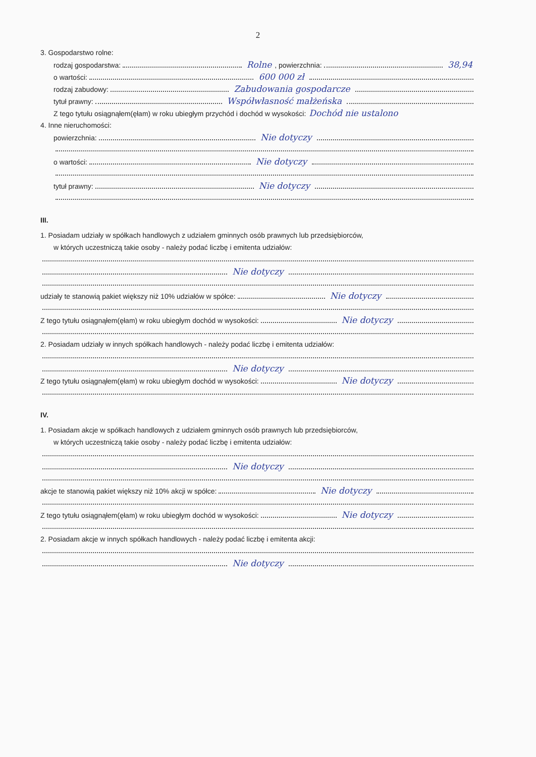2
3. Gospodarstwo rolne:
rodzaj gospodarstwa: Rolne , powierzchnia: 38,94
o wartości: 600 000 zł
rodzaj zabudowy: Zabudowania gospodarcze
tytuł prawny: Współwłasność małżeńska
Z tego tytułu osiągnąłem(ęłam) w roku ubiegłym przychód i dochód w wysokości: Dochód nie ustalono
4. Inne nieruchomości:
powierzchnia: Nie dotyczy
o wartości: Nie dotyczy
tytuł prawny: Nie dotyczy
III.
1. Posiadam udziały w spółkach handlowych z udziałem gminnych osób prawnych lub przedsiębiorców,
w których uczestniczą takie osoby - należy podać liczbę i emitenta udziałów:
Nie dotyczy
udziały te stanowią pakiet większy niż 10% udziałów w spółce: Nie dotyczy
Z tego tytułu osiągnąłem(ęłam) w roku ubiegłym dochód w wysokości: Nie dotyczy
2. Posiadam udziały w innych spółkach handlowych - należy podać liczbę i emitenta udziałów:
Nie dotyczy
Z tego tytułu osiągnąłem(ęłam) w roku ubiegłym dochód w wysokości: Nie dotyczy
IV.
1. Posiadam akcje w spółkach handlowych z udziałem gminnych osób prawnych lub przedsiębiorców,
w których uczestniczą takie osoby - należy podać liczbę i emitenta udziałów:
Nie dotyczy
akcje te stanowią pakiet większy niż 10% akcji w spółce: Nie dotyczy
Z tego tytułu osiągnąłem(ęłam) w roku ubiegłym dochód w wysokości: Nie dotyczy
2. Posiadam akcje w innych spółkach handlowych - należy podać liczbę i emitenta akcji:
Nie dotyczy